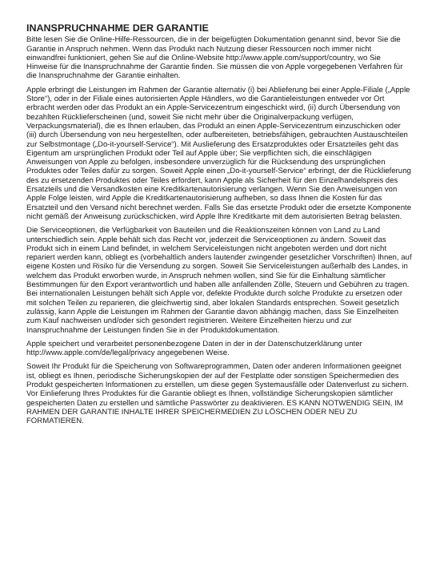INANSPRUCHNAHME DER GARANTIE
Bitte lesen Sie die Online-Hilfe-Ressourcen, die in der beigefügten Dokumentation genannt sind, bevor Sie die Garantie in Anspruch nehmen. Wenn das Produkt nach Nutzung dieser Ressourcen noch immer nicht einwandfrei funktioniert, gehen Sie auf die Online-Website http://www.apple.com/support/country, wo Sie Hinweise für die Inanspruchnahme der Garantie finden. Sie müssen die von Apple vorgegebenen Verfahren für die Inanspruchnahme der Garantie einhalten.
Apple erbringt die Leistungen im Rahmen der Garantie alternativ (i) bei Ablieferung bei einer Apple-Filiale („Apple Store“), oder in der Filiale eines autorisierten Apple Händlers, wo die Garantieleistungen entweder vor Ort erbracht werden oder das Produkt an ein Apple-Servicezentrum eingeschickt wird, (ii) durch Übersendung von bezahlten Rücklieferscheinen (und, soweit Sie nicht mehr über die Originalverpackung verfügen, Verpackungsmaterial), die es Ihnen erlauben, das Produkt an einen Apple-Servicezentrum einzuschicken oder (iii) durch Übersendung von neu hergestellten, oder aufbereiteten, betriebsfähigen, gebrauchten Austauschteilen zur Selbstmontage („Do-it-yourself-Service“). Mit Auslieferung des Ersatzproduktes oder Ersatzteiles geht das Eigentum am ursprünglichen Produkt oder Teil auf Apple über; Sie verpflichten sich, die einschlägigen Anweisungen von Apple zu befolgen, insbesondere unverzüglich für die Rücksendung des ursprünglichen Produktes oder Teiles dafür zu sorgen. Soweit Apple einen „Do-it-yourself-Service“ erbringt, der die Rücklieferung des zu ersetzenden Produktes oder Teiles erfordert, kann Apple als Sicherheit für den Einzelhandelspreis des Ersatzteils und die Versandkosten eine Kreditkartenautorisierung verlangen. Wenn Sie den Anweisungen von Apple Folge leisten, wird Apple die Kreditkartenautorisierung aufheben, so dass Ihnen die Kosten für das Ersatzteil und den Versand nicht berechnet werden. Falls Sie das ersetzte Produkt oder die ersetzte Komponente nicht gemäß der Anweisung zurückschicken, wird Apple Ihre Kreditkarte mit dem autorisierten Betrag belasten.
Die Serviceoptionen, die Verfügbarkeit von Bauteilen und die Reaktionszeiten können von Land zu Land unterschiedlich sein. Apple behält sich das Recht vor, jederzeit die Serviceoptionen zu ändern. Soweit das Produkt sich in einem Land befindet, in welchem Serviceleistungen nicht angeboten werden und dort nicht repariert werden kann, obliegt es (vorbehaltlich anders lautender zwingender gesetzlicher Vorschriften) Ihnen, auf eigene Kosten und Risiko für die Versendung zu sorgen. Soweit Sie Serviceleistungen außerhalb des Landes, in welchem das Produkt erworben wurde, in Anspruch nehmen wollen, sind Sie für die Einhaltung sämtlicher Bestimmungen für den Export verantwortlich und haben alle anfallenden Zölle, Steuern und Gebühren zu tragen. Bei internationalen Leistungen behält sich Apple vor, defekte Produkte durch solche Produkte zu ersetzen oder mit solchen Teilen zu reparieren, die gleichwertig sind, aber lokalen Standards entsprechen. Soweit gesetzlich zulässig, kann Apple die Leistungen im Rahmen der Garantie davon abhängig machen, dass Sie Einzelheiten zum Kauf nachweisen und/oder sich gesondert registrieren. Weitere Einzelheiten hierzu und zur Inanspruchnahme der Leistungen finden Sie in der Produktdokumentation.
Apple speichert und verarbeitet personenbezogene Daten in der in der Datenschutzerklärung unter http://www.apple.com/de/legal/privacy angegebenen Weise.
Soweit Ihr Produkt für die Speicherung von Softwareprogrammen, Daten oder anderen Informationen geeignet ist, obliegt es Ihnen, periodische Sicherungskopien der auf der Festplatte oder sonstigen Speichermedien des Produkt gespeicherten Informationen zu erstellen, um diese gegen Systemausfälle oder Datenverlust zu sichern. Vor Einlieferung Ihres Produktes für die Garantie obliegt es Ihnen, vollständige Sicherungskopien sämtlicher gespeicherten Daten zu erstellen und sämtliche Passwörter zu deaktivieren. ES KANN NOTWENDIG SEIN, IM RAHMEN DER GARANTIE INHALTE IHRER SPEICHERMEDIEN ZU LÖSCHEN ODER NEU ZU FORMATIEREN.